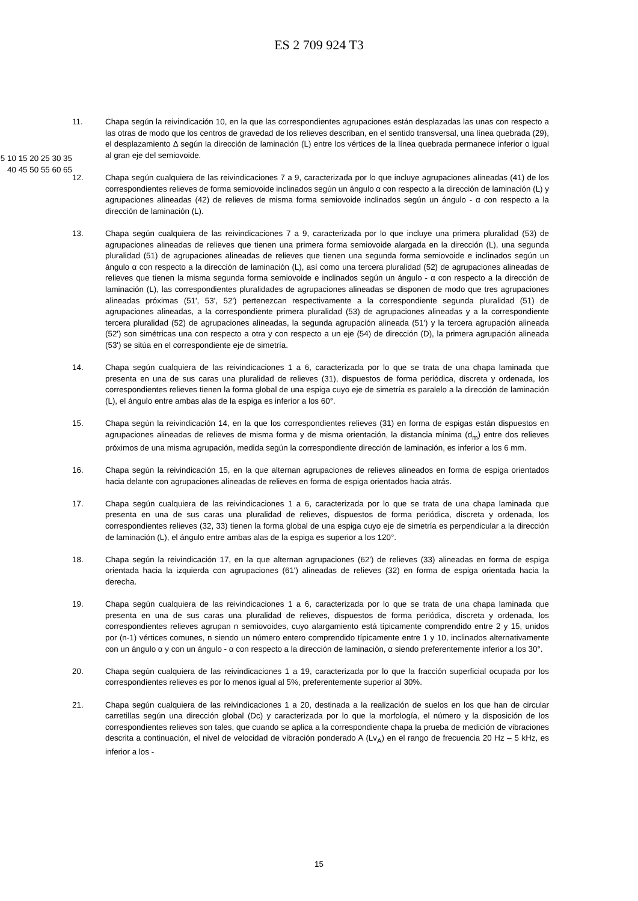ES 2 709 924 T3
11. Chapa según la reivindicación 10, en la que las correspondientes agrupaciones están desplazadas las unas con respecto a las otras de modo que los centros de gravedad de los relieves describan, en el sentido transversal, una línea quebrada (29), el desplazamiento Δ según la dirección de laminación (L) entre los vértices de la línea quebrada permanece inferior o igual al gran eje del semiovoide.
12. Chapa según cualquiera de las reivindicaciones 7 a 9, caracterizada por lo que incluye agrupaciones alineadas (41) de los correspondientes relieves de forma semiovoide inclinados según un ángulo α con respecto a la dirección de laminación (L) y agrupaciones alineadas (42) de relieves de misma forma semiovoide inclinados según un ángulo - α con respecto a la dirección de laminación (L).
13. Chapa según cualquiera de las reivindicaciones 7 a 9, caracterizada por lo que incluye una primera pluralidad (53) de agrupaciones alineadas de relieves que tienen una primera forma semiovoide alargada en la dirección (L), una segunda pluralidad (51) de agrupaciones alineadas de relieves que tienen una segunda forma semiovoide e inclinados según un ángulo α con respecto a la dirección de laminación (L), así como una tercera pluralidad (52) de agrupaciones alineadas de relieves que tienen la misma segunda forma semiovoide e inclinados según un ángulo - α con respecto a la dirección de laminación (L), las correspondientes pluralidades de agrupaciones alineadas se disponen de modo que tres agrupaciones alineadas próximas (51', 53', 52') pertenezcan respectivamente a la correspondiente segunda pluralidad (51) de agrupaciones alineadas, a la correspondiente primera pluralidad (53) de agrupaciones alineadas y a la correspondiente tercera pluralidad (52) de agrupaciones alineadas, la segunda agrupación alineada (51') y la tercera agrupación alineada (52') son simétricas una con respecto a otra y con respecto a un eje (54) de dirección (D), la primera agrupación alineada (53') se sitúa en el correspondiente eje de simetría.
14. Chapa según cualquiera de las reivindicaciones 1 a 6, caracterizada por lo que se trata de una chapa laminada que presenta en una de sus caras una pluralidad de relieves (31), dispuestos de forma periódica, discreta y ordenada, los correspondientes relieves tienen la forma global de una espiga cuyo eje de simetría es paralelo a la dirección de laminación (L), el ángulo entre ambas alas de la espiga es inferior a los 60°.
15. Chapa según la reivindicación 14, en la que los correspondientes relieves (31) en forma de espigas están dispuestos en agrupaciones alineadas de relieves de misma forma y de misma orientación, la distancia mínima (d<sub>m</sub>) entre dos relieves próximos de una misma agrupación, medida según la correspondiente dirección de laminación, es inferior a los 6 mm.
16. Chapa según la reivindicación 15, en la que alternan agrupaciones de relieves alineados en forma de espiga orientados hacia delante con agrupaciones alineadas de relieves en forma de espiga orientados hacia atrás.
17. Chapa según cualquiera de las reivindicaciones 1 a 6, caracterizada por lo que se trata de una chapa laminada que presenta en una de sus caras una pluralidad de relieves, dispuestos de forma periódica, discreta y ordenada, los correspondientes relieves (32, 33) tienen la forma global de una espiga cuyo eje de simetría es perpendicular a la dirección de laminación (L), el ángulo entre ambas alas de la espiga es superior a los 120°.
18. Chapa según la reivindicación 17, en la que alternan agrupaciones (62') de relieves (33) alineadas en forma de espiga orientada hacia la izquierda con agrupaciones (61') alineadas de relieves (32) en forma de espiga orientada hacia la derecha.
19. Chapa según cualquiera de las reivindicaciones 1 a 6, caracterizada por lo que se trata de una chapa laminada que presenta en una de sus caras una pluralidad de relieves, dispuestos de forma periódica, discreta y ordenada, los correspondientes relieves agrupan n semiovoides, cuyo alargamiento está típicamente comprendido entre 2 y 15, unidos por (n-1) vértices comunes, n siendo un número entero comprendido típicamente entre 1 y 10, inclinados alternativamente con un ángulo α y con un ángulo - α con respecto a la dirección de laminación, α siendo preferentemente inferior a los 30°.
20. Chapa según cualquiera de las reivindicaciones 1 a 19, caracterizada por lo que la fracción superficial ocupada por los correspondientes relieves es por lo menos igual al 5%, preferentemente superior al 30%.
21. Chapa según cualquiera de las reivindicaciones 1 a 20, destinada a la realización de suelos en los que han de circular carretillas según una dirección global (Dc) y caracterizada por lo que la morfología, el número y la disposición de los correspondientes relieves son tales, que cuando se aplica a la correspondiente chapa la prueba de medición de vibraciones descrita a continuación, el nivel de velocidad de vibración ponderado A (Lv<sub>A</sub>) en el rango de frecuencia 20 Hz – 5 kHz, es inferior a los -
5 10 15 20 25 30 35 40 45 50 55 60 65
15